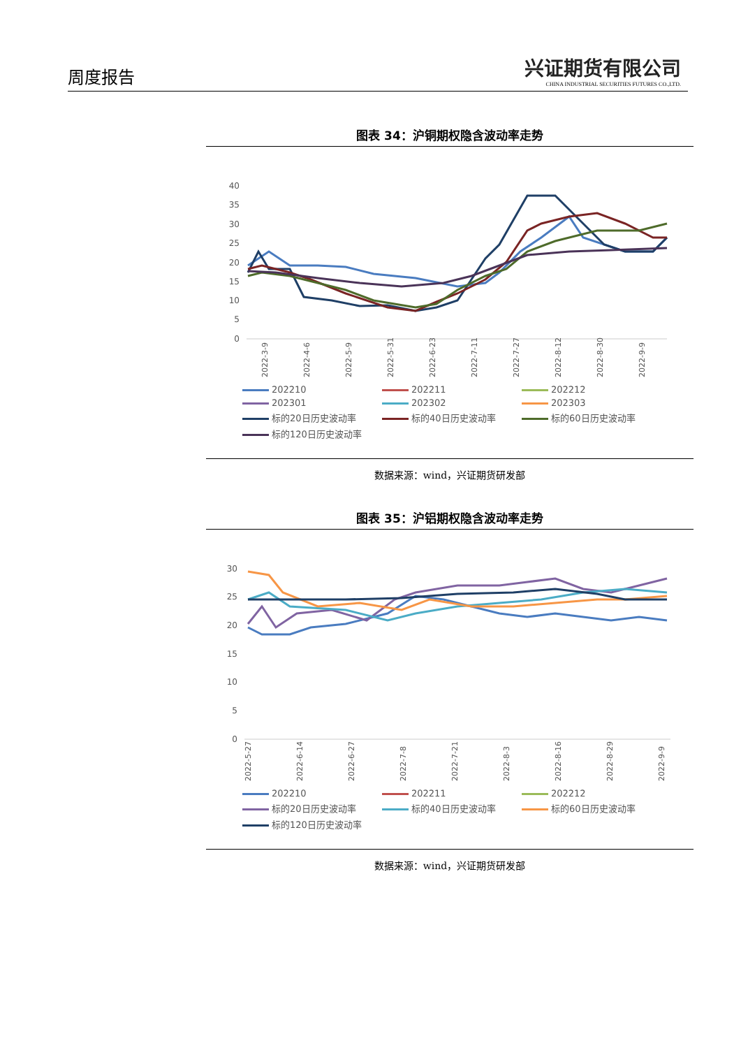周度报告
兴证期货有限公司
CHINA INDUSTRIAL SECURITIES FUTURES CO.,LTD.
图表 34：沪铜期权隐含波动率走势
40
35
30
25
20
15
10
5
0
2022-3-9
2022-4-6
2022-5-9
2022-5-31
2022-6-23
2022-7-11
2022-7-27
2022-8-12
2022-8-30
2022-9-9
202210
202211
202212
202301
202302
202303
标的20日历史波动率
标的40日历史波动率
标的60日历史波动率
标的120日历史波动率
数据来源：wind，兴证期货研发部
图表 35：沪铝期权隐含波动率走势
30
25
20
15
10
5
0
2022-5-27
2022-6-14
2022-6-27
2022-7-8
2022-7-21
2022-8-3
2022-8-16
2022-8-29
2022-9-9
202210
202211
202212
标的20日历史波动率
标的40日历史波动率
标的60日历史波动率
标的120日历史波动率
数据来源：wind，兴证期货研发部